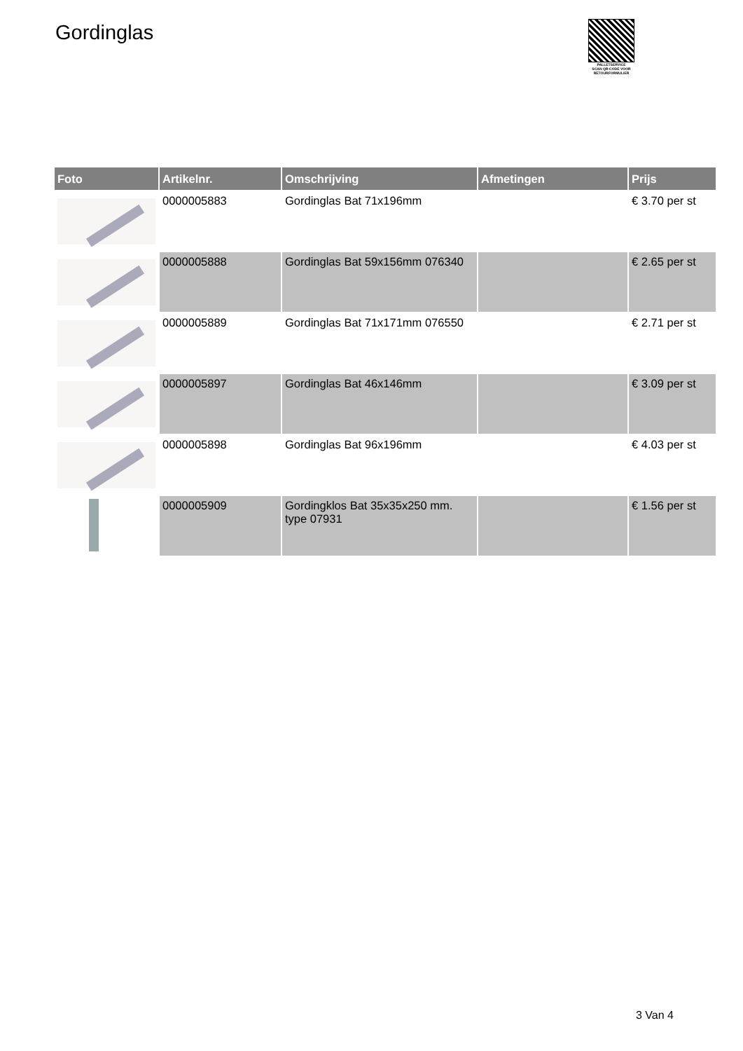Gordinglas
PALLETSERVICE
SCAN QR-CODE VOOR
RETOURFORMULIER
| Foto | Artikelnr. | Omschrijving | Afmetingen | Prijs |
| --- | --- | --- | --- | --- |
| | 0000005883 | Gordinglas Bat 71x196mm | | € 3.70 per st |
| | 0000005888 | Gordinglas Bat 59x156mm 076340 | | € 2.65 per st |
| | 0000005889 | Gordinglas Bat 71x171mm 076550 | | € 2.71 per st |
| | 0000005897 | Gordinglas Bat 46x146mm | | € 3.09 per st |
| | 0000005898 | Gordinglas Bat 96x196mm | | € 4.03 per st |
| | 0000005909 | Gordingklos Bat 35x35x250 mm. type 07931 | | € 1.56 per st |
3 Van 4